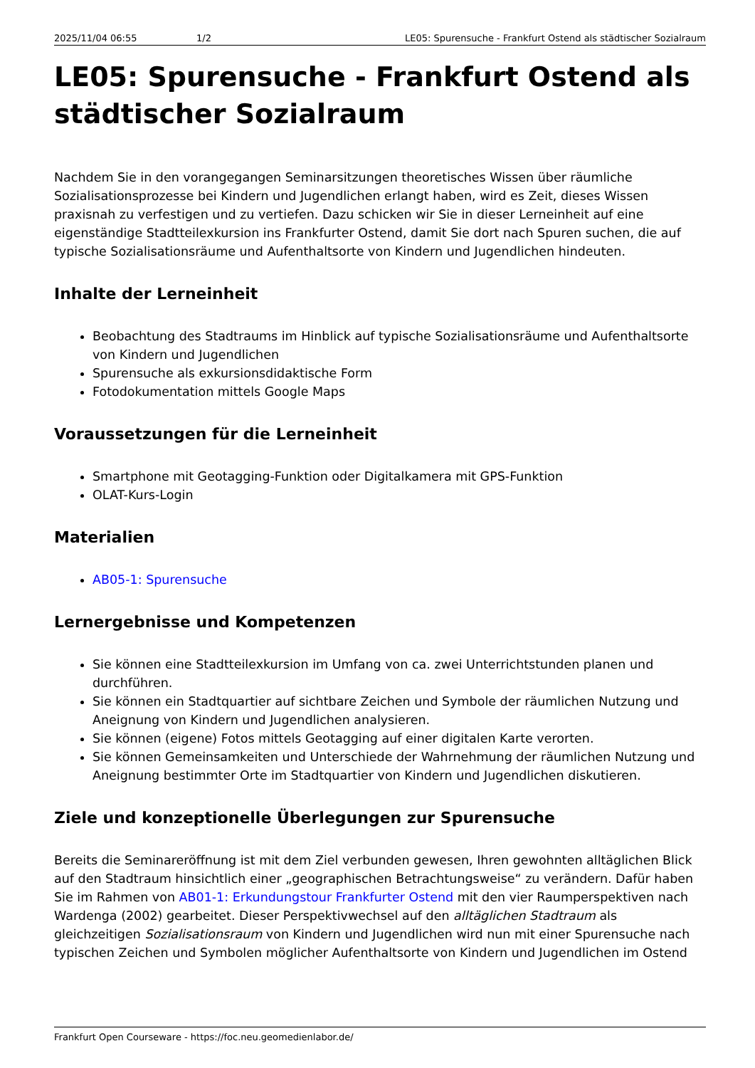2025/11/04 06:55 1/2 LE05: Spurensuche - Frankfurt Ostend als städtischer Sozialraum
LE05: Spurensuche - Frankfurt Ostend als städtischer Sozialraum
Nachdem Sie in den vorangegangen Seminarsitzungen theoretisches Wissen über räumliche Sozialisationsprozesse bei Kindern und Jugendlichen erlangt haben, wird es Zeit, dieses Wissen praxisnah zu verfestigen und zu vertiefen. Dazu schicken wir Sie in dieser Lerneinheit auf eine eigenständige Stadtteilexkursion ins Frankfurter Ostend, damit Sie dort nach Spuren suchen, die auf typische Sozialisationsräume und Aufenthaltsorte von Kindern und Jugendlichen hindeuten.
Inhalte der Lerneinheit
Beobachtung des Stadtraums im Hinblick auf typische Sozialisationsräume und Aufenthaltsorte von Kindern und Jugendlichen
Spurensuche als exkursionsdidaktische Form
Fotodokumentation mittels Google Maps
Voraussetzungen für die Lerneinheit
Smartphone mit Geotagging-Funktion oder Digitalkamera mit GPS-Funktion
OLAT-Kurs-Login
Materialien
AB05-1: Spurensuche
Lernergebnisse und Kompetenzen
Sie können eine Stadtteilexkursion im Umfang von ca. zwei Unterrichtstunden planen und durchführen.
Sie können ein Stadtquartier auf sichtbare Zeichen und Symbole der räumlichen Nutzung und Aneignung von Kindern und Jugendlichen analysieren.
Sie können (eigene) Fotos mittels Geotagging auf einer digitalen Karte verorten.
Sie können Gemeinsamkeiten und Unterschiede der Wahrnehmung der räumlichen Nutzung und Aneignung bestimmter Orte im Stadtquartier von Kindern und Jugendlichen diskutieren.
Ziele und konzeptionelle Überlegungen zur Spurensuche
Bereits die Seminareröffnung ist mit dem Ziel verbunden gewesen, Ihren gewohnten alltäglichen Blick auf den Stadtraum hinsichtlich einer „geographischen Betrachtungsweise“ zu verändern. Dafür haben Sie im Rahmen von AB01-1: Erkundungstour Frankfurter Ostend mit den vier Raumperspektiven nach Wardenga (2002) gearbeitet. Dieser Perspektivwechsel auf den alltäglichen Stadtraum als gleichzeitigen Sozialisationsraum von Kindern und Jugendlichen wird nun mit einer Spurensuche nach typischen Zeichen und Symbolen möglicher Aufenthaltsorte von Kindern und Jugendlichen im Ostend
Frankfurt Open Courseware - https://foc.neu.geomedienlabor.de/